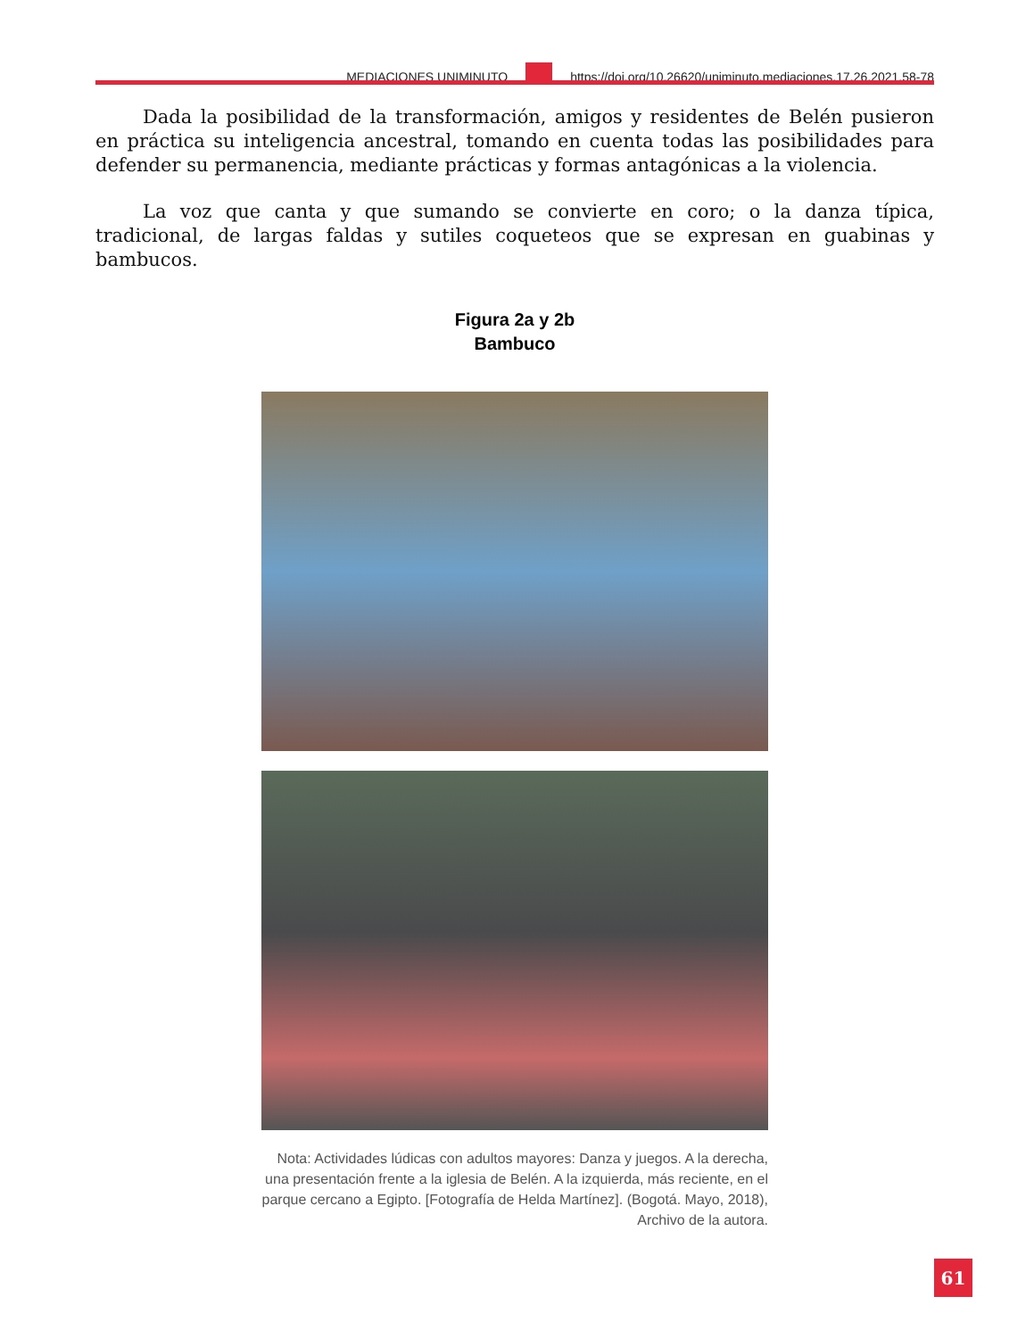MEDIACIONES UNIMINUTO
https://doi.org/10.26620/uniminuto.mediaciones.17.26.2021.58-78
Dada la posibilidad de la transformación, amigos y residentes de Belén pusieron en práctica su inteligencia ancestral, tomando en cuenta todas las posibilidades para defender su permanencia, mediante prácticas y formas antagónicas a la violencia.
La voz que canta y que sumando se convierte en coro; o la danza típica, tradicional, de largas faldas y sutiles coqueteos que se expresan en guabinas y bambucos.
Figura 2a y 2b
Bambuco
Nota: Actividades lúdicas con adultos mayores: Danza y juegos. A la derecha, una presentación frente a la iglesia de Belén. A la izquierda, más reciente, en el parque cercano a Egipto. [Fotografía de Helda Martínez]. (Bogotá. Mayo, 2018), Archivo de la autora.
61